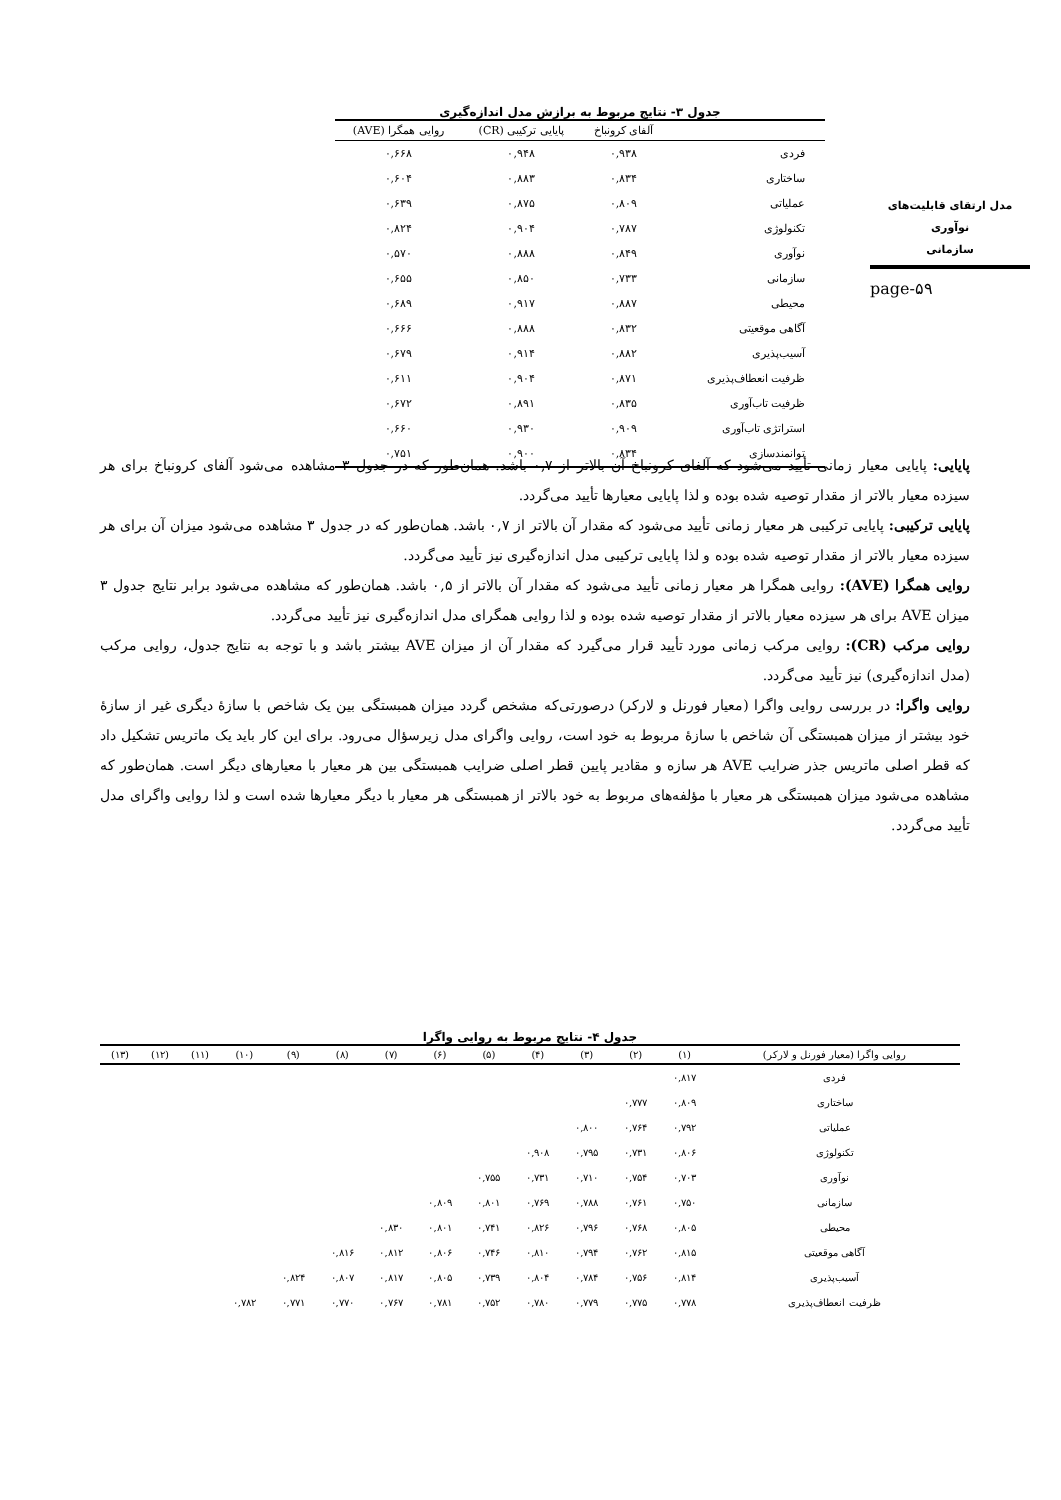مدل ارتقای قابلیت‌های نوآوری
سازمانی
page-۵۹
جدول ۳- نتایج مربوط به برازش مدل اندازه‌گیری
| | آلفای کرونباخ | پایایی ترکیبی (CR) | روایی همگرا (AVE) |
| --- | --- | --- | --- |
| فردی | ۰,۹۳۸ | ۰,۹۴۸ | ۰,۶۶۸ |
| ساختاری | ۰,۸۳۴ | ۰,۸۸۳ | ۰,۶۰۴ |
| عملیاتی | ۰,۸۰۹ | ۰,۸۷۵ | ۰,۶۳۹ |
| تکنولوژی | ۰,۷۸۷ | ۰,۹۰۴ | ۰,۸۲۴ |
| نوآوری | ۰,۸۴۹ | ۰,۸۸۸ | ۰,۵۷۰ |
| سازمانی | ۰,۷۳۳ | ۰,۸۵۰ | ۰,۶۵۵ |
| محیطی | ۰,۸۸۷ | ۰,۹۱۷ | ۰,۶۸۹ |
| آگاهی موقعیتی | ۰,۸۳۲ | ۰,۸۸۸ | ۰,۶۶۶ |
| آسیب‌پذیری | ۰,۸۸۲ | ۰,۹۱۴ | ۰,۶۷۹ |
| ظرفیت انعطاف‌پذیری | ۰,۸۷۱ | ۰,۹۰۴ | ۰,۶۱۱ |
| ظرفیت تاب‌آوری | ۰,۸۳۵ | ۰,۸۹۱ | ۰,۶۷۲ |
| استراتژی تاب‌آوری | ۰,۹۰۹ | ۰,۹۳۰ | ۰,۶۶۰ |
| توانمندسازی | ۰,۸۳۴ | ۰,۹۰۰ | ۰,۷۵۱ |
پایایی: پایایی معیار زمانی تأیید می‌شود که آلفای کرونباخ آن بالاتر از ۰,۷ باشد. همان‌طور که در جدول ۳ مشاهده می‌شود آلفای کرونباخ برای هر سیزده معیار بالاتر از مقدار توصیه شده بوده و لذا پایایی معیارها تأیید می‌گردد.
پایایی ترکیبی: پایایی ترکیبی هر معیار زمانی تأیید می‌شود که مقدار آن بالاتر از ۰,۷ باشد. همان‌طور که در جدول ۳ مشاهده می‌شود میزان آن برای هر سیزده معیار بالاتر از مقدار توصیه شده بوده و لذا پایایی ترکیبی مدل اندازه‌گیری نیز تأیید می‌گردد.
روایی همگرا (AVE): روایی همگرا هر معیار زمانی تأیید می‌شود که مقدار آن بالاتر از ۰,۵ باشد. همان‌طور که مشاهده می‌شود برابر نتایج جدول ۳ میزان AVE برای هر سیزده معیار بالاتر از مقدار توصیه شده بوده و لذا روایی همگرای مدل اندازه‌گیری نیز تأیید می‌گردد.
روایی مرکب (CR): روایی مرکب زمانی مورد تأیید قرار می‌گیرد که مقدار آن از میزان AVE بیشتر باشد و با توجه به نتایج جدول، روایی مرکب (مدل اندازه‌گیری) نیز تأیید می‌گردد.
روایی واگرا: در بررسی روایی واگرا (معیار فورنل و لارکر) درصورتی‌که مشخص گردد میزان همبستگی بین یک شاخص با سازهٔ دیگری غیر از سازهٔ خود بیشتر از میزان همبستگی آن شاخص با سازهٔ مربوط به خود است، روایی واگرای مدل زیرسؤال می‌رود. برای این کار باید یک ماتریس تشکیل داد که قطر اصلی ماتریس جذر ضرایب AVE هر سازه و مقادیر پایین قطر اصلی ضرایب همبستگی بین هر معیار با معیارهای دیگر است. همان‌طور که مشاهده می‌شود میزان همبستگی هر معیار با مؤلفه‌های مربوط به خود بالاتر از همبستگی هر معیار با دیگر معیارها شده است و لذا روایی واگرای مدل تأیید می‌گردد.
جدول ۴- نتایج مربوط به روایی واگرا
| روایی واگرا (معیار فورنل و لارکر) | (۱) | (۲) | (۳) | (۴) | (۵) | (۶) | (۷) | (۸) | (۹) | (۱۰) | (۱۱) | (۱۲) | (۱۳) |
| --- | --- | --- | --- | --- | --- | --- | --- | --- | --- | --- | --- | --- | --- |
| فردی | ۰,۸۱۷ | | | | | | | | | | | | |
| ساختاری | ۰,۸۰۹ | ۰,۷۷۷ | | | | | | | | | | | |
| عملیاتی | ۰,۷۹۲ | ۰,۷۶۴ | ۰,۸۰۰ | | | | | | | | | | |
| تکنولوژی | ۰,۸۰۶ | ۰,۷۳۱ | ۰,۷۹۵ | ۰,۹۰۸ | | | | | | | | | |
| نوآوری | ۰,۷۰۳ | ۰,۷۵۴ | ۰,۷۱۰ | ۰,۷۳۱ | ۰,۷۵۵ | | | | | | | | |
| سازمانی | ۰,۷۵۰ | ۰,۷۶۱ | ۰,۷۸۸ | ۰,۷۶۹ | ۰,۸۰۱ | ۰,۸۰۹ | | | | | | | |
| محیطی | ۰,۸۰۵ | ۰,۷۶۸ | ۰,۷۹۶ | ۰,۸۲۶ | ۰,۷۴۱ | ۰,۸۰۱ | ۰,۸۳۰ | | | | | | |
| آگاهی موقعیتی | ۰,۸۱۵ | ۰,۷۶۲ | ۰,۷۹۴ | ۰,۸۱۰ | ۰,۷۴۶ | ۰,۸۰۶ | ۰,۸۱۲ | ۰,۸۱۶ | | | | | |
| آسیب‌پذیری | ۰,۸۱۴ | ۰,۷۵۶ | ۰,۷۸۴ | ۰,۸۰۴ | ۰,۷۳۹ | ۰,۸۰۵ | ۰,۸۱۷ | ۰,۸۰۷ | ۰,۸۲۴ | | | | |
| ظرفیت انعطاف‌پذیری | ۰,۷۷۸ | ۰,۷۷۵ | ۰,۷۷۹ | ۰,۷۸۰ | ۰,۷۵۲ | ۰,۷۸۱ | ۰,۷۶۷ | ۰,۷۷۰ | ۰,۷۷۱ | ۰,۷۸۲ | | | |